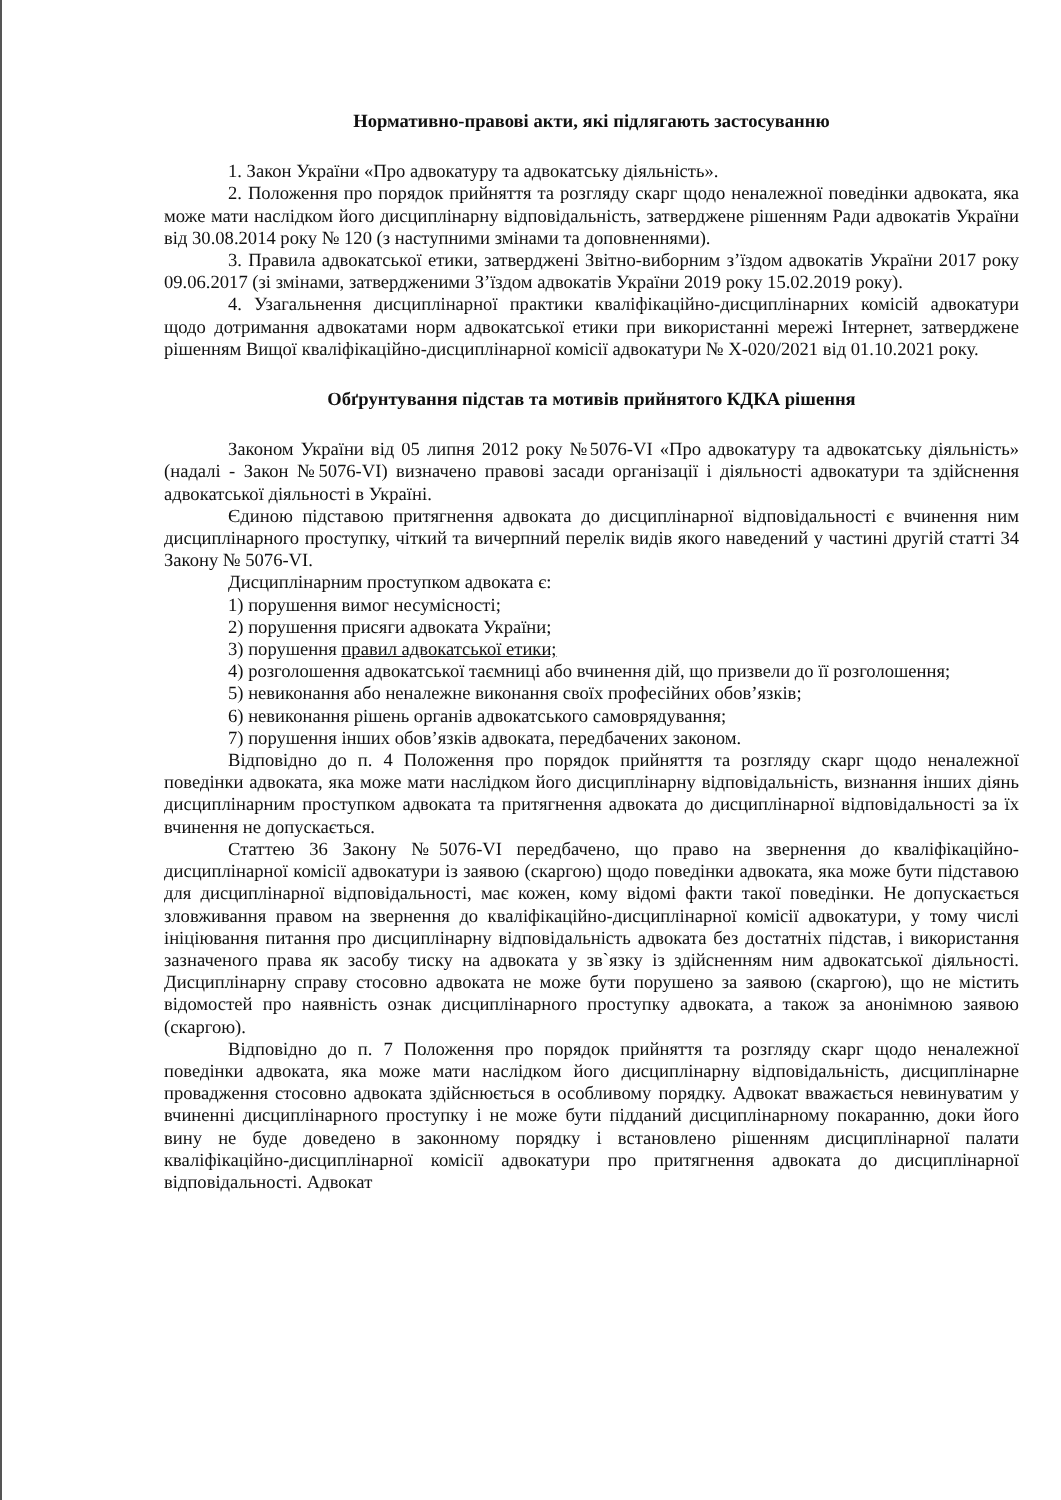Нормативно-правові акти, які підлягають застосуванню
1. Закон України «Про адвокатуру та адвокатську діяльність».
2. Положення про порядок прийняття та розгляду скарг щодо неналежної поведінки адвоката, яка може мати наслідком його дисциплінарну відповідальність, затверджене рішенням Ради адвокатів України від 30.08.2014 року № 120 (з наступними змінами та доповненнями).
3. Правила адвокатської етики, затверджені Звітно-виборним з’їздом адвокатів України 2017 року 09.06.2017 (зі змінами, затвердженими З’їздом адвокатів України 2019 року 15.02.2019 року).
4. Узагальнення дисциплінарної практики кваліфікаційно-дисциплінарних комісій адвокатури щодо дотримання адвокатами норм адвокатської етики при використанні мережі Інтернет, затверджене рішенням Вищої кваліфікаційно-дисциплінарної комісії адвокатури № Х-020/2021 від 01.10.2021 року.
Обґрунтування підстав та мотивів прийнятого КДКА рішення
Законом України від 05 липня 2012 року №5076-VI «Про адвокатуру та адвокатську діяльність» (надалі - Закон №5076-VI) визначено правові засади організації і діяльності адвокатури та здійснення адвокатської діяльності в Україні.
Єдиною підставою притягнення адвоката до дисциплінарної відповідальності є вчинення ним дисциплінарного проступку, чіткий та вичерпний перелік видів якого наведений у частині другій статті 34 Закону № 5076-VI.
Дисциплінарним проступком адвоката є:
1) порушення вимог несумісності;
2) порушення присяги адвоката України;
3) порушення правил адвокатської етики;
4) розголошення адвокатської таємниці або вчинення дій, що призвели до її розголошення;
5) невиконання або неналежне виконання своїх професійних обов’язків;
6) невиконання рішень органів адвокатського самоврядування;
7) порушення інших обов’язків адвоката, передбачених законом.
Відповідно до п. 4 Положення про порядок прийняття та розгляду скарг щодо неналежної поведінки адвоката, яка може мати наслідком його дисциплінарну відповідальність, визнання інших діянь дисциплінарним проступком адвоката та притягнення адвоката до дисциплінарної відповідальності за їх вчинення не допускається.
Статтею 36 Закону №5076-VI передбачено, що право на звернення до кваліфікаційно-дисциплінарної комісії адвокатури із заявою (скаргою) щодо поведінки адвоката, яка може бути підставою для дисциплінарної відповідальності, має кожен, кому відомі факти такої поведінки. Не допускається зловживання правом на звернення до кваліфікаційно-дисциплінарної комісії адвокатури, у тому числі ініціювання питання про дисциплінарну відповідальність адвоката без достатніх підстав, і використання зазначеного права як засобу тиску на адвоката у зв`язку із здійсненням ним адвокатської діяльності. Дисциплінарну справу стосовно адвоката не може бути порушено за заявою (скаргою), що не містить відомостей про наявність ознак дисциплінарного проступку адвоката, а також за анонімною заявою (скаргою).
Відповідно до п. 7 Положення про порядок прийняття та розгляду скарг щодо неналежної поведінки адвоката, яка може мати наслідком його дисциплінарну відповідальність, дисциплінарне провадження стосовно адвоката здійснюється в особливому порядку. Адвокат вважається невинуватим у вчиненні дисциплінарного проступку і не може бути підданий дисциплінарному покаранню, доки його вину не буде доведено в законному порядку і встановлено рішенням дисциплінарної палати кваліфікаційно-дисциплінарної комісії адвокатури про притягнення адвоката до дисциплінарної відповідальності. Адвокат